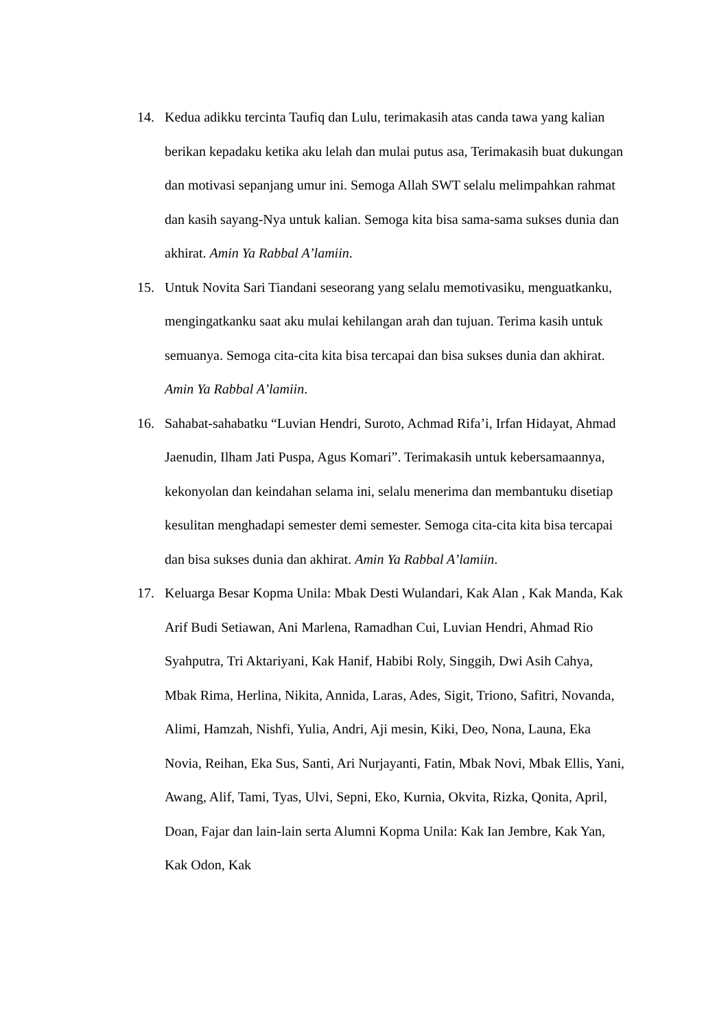14. Kedua adikku tercinta Taufiq dan Lulu, terimakasih atas canda tawa yang kalian berikan kepadaku ketika aku lelah dan mulai putus asa, Terimakasih buat dukungan dan motivasi sepanjang umur ini. Semoga Allah SWT selalu melimpahkan rahmat dan kasih sayang-Nya untuk kalian. Semoga kita bisa sama-sama sukses dunia dan akhirat. Amin Ya Rabbal A’lamiin.
15. Untuk Novita Sari Tiandani seseorang yang selalu memotivasiku, menguatkanku, mengingatkanku saat aku mulai kehilangan arah dan tujuan. Terima kasih untuk semuanya. Semoga cita-cita kita bisa tercapai dan bisa sukses dunia dan akhirat. Amin Ya Rabbal A’lamiin.
16. Sahabat-sahabatku “Luvian Hendri, Suroto, Achmad Rifa’i, Irfan Hidayat, Ahmad Jaenudin, Ilham Jati Puspa, Agus Komari”. Terimakasih untuk kebersamaannya, kekonyolan dan keindahan selama ini, selalu menerima dan membantuku disetiap kesulitan menghadapi semester demi semester. Semoga cita-cita kita bisa tercapai dan bisa sukses dunia dan akhirat. Amin Ya Rabbal A’lamiin.
17. Keluarga Besar Kopma Unila: Mbak Desti Wulandari, Kak Alan , Kak Manda, Kak Arif Budi Setiawan, Ani Marlena, Ramadhan Cui, Luvian Hendri, Ahmad Rio Syahputra, Tri Aktariyani, Kak Hanif, Habibi Roly, Singgih, Dwi Asih Cahya, Mbak Rima, Herlina, Nikita, Annida, Laras, Ades, Sigit, Triono, Safitri, Novanda, Alimi, Hamzah, Nishfi, Yulia, Andri, Aji mesin, Kiki, Deo, Nona, Launa, Eka Novia, Reihan, Eka Sus, Santi, Ari Nurjayanti, Fatin, Mbak Novi, Mbak Ellis, Yani, Awang, Alif, Tami, Tyas, Ulvi, Sepni, Eko, Kurnia, Okvita, Rizka, Qonita, April, Doan, Fajar dan lain-lain serta Alumni Kopma Unila: Kak Ian Jembre, Kak Yan, Kak Odon, Kak